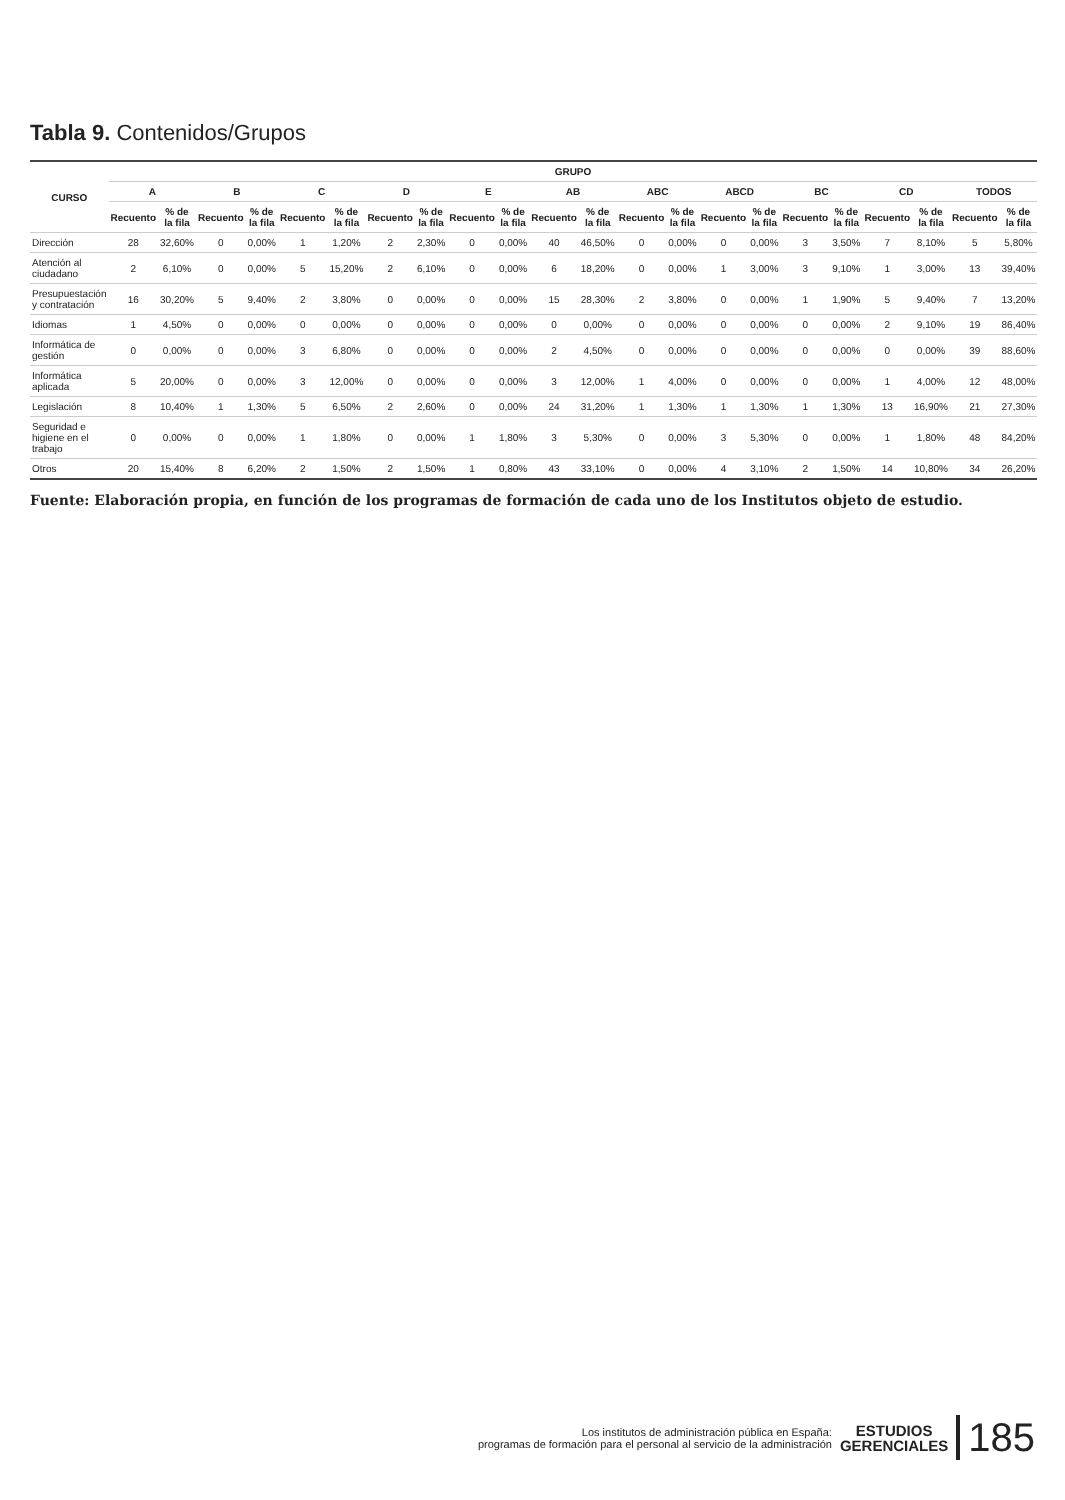Tabla 9. Contenidos/Grupos
| CURSO | GRUPO | | | | | | | | | | | | | | | | | | | | | |
| --- | --- | --- | --- | --- | --- | --- | --- | --- | --- | --- | --- | --- | --- | --- | --- | --- | --- | --- | --- | --- | --- | --- |
| | A | | B | | C | | D | | E | | AB | | ABC | | ABCD | | BC | | CD | | TODOS | |
| | Recuento | % de la fila | Recuento | % de la fila | Recuento | % de la fila | Recuento | % de la fila | Recuento | % de la fila | Recuento | % de la fila | Recuento | % de la fila | Recuento | % de la fila | Recuento | % de la fila | Recuento | % de la fila | Recuento | % de la fila |
| Dirección | 28 | 32,60% | 0 | 0,00% | 1 | 1,20% | 2 | 2,30% | 0 | 0,00% | 40 | 46,50% | 0 | 0,00% | 0 | 0,00% | 3 | 3,50% | 7 | 8,10% | 5 | 5,80% |
| Atención al ciudadano | 2 | 6,10% | 0 | 0,00% | 5 | 15,20% | 2 | 6,10% | 0 | 0,00% | 6 | 18,20% | 0 | 0,00% | 1 | 3,00% | 3 | 9,10% | 1 | 3,00% | 13 | 39,40% |
| Presupuestación y contratación | 16 | 30,20% | 5 | 9,40% | 2 | 3,80% | 0 | 0,00% | 0 | 0,00% | 15 | 28,30% | 2 | 3,80% | 0 | 0,00% | 1 | 1,90% | 5 | 9,40% | 7 | 13,20% |
| Idiomas | 1 | 4,50% | 0 | 0,00% | 0 | 0,00% | 0 | 0,00% | 0 | 0,00% | 0 | 0,00% | 0 | 0,00% | 0 | 0,00% | 0 | 0,00% | 2 | 9,10% | 19 | 86,40% |
| Informática de gestión | 0 | 0,00% | 0 | 0,00% | 3 | 6,80% | 0 | 0,00% | 0 | 0,00% | 2 | 4,50% | 0 | 0,00% | 0 | 0,00% | 0 | 0,00% | 0 | 0,00% | 39 | 88,60% |
| Informática aplicada | 5 | 20,00% | 0 | 0,00% | 3 | 12,00% | 0 | 0,00% | 0 | 0,00% | 3 | 12,00% | 1 | 4,00% | 0 | 0,00% | 0 | 0,00% | 1 | 4,00% | 12 | 48,00% |
| Legislación | 8 | 10,40% | 1 | 1,30% | 5 | 6,50% | 2 | 2,60% | 0 | 0,00% | 24 | 31,20% | 1 | 1,30% | 1 | 1,30% | 1 | 1,30% | 13 | 16,90% | 21 | 27,30% |
| Seguridad e higiene en el trabajo | 0 | 0,00% | 0 | 0,00% | 1 | 1,80% | 0 | 0,00% | 1 | 1,80% | 3 | 5,30% | 0 | 0,00% | 3 | 5,30% | 0 | 0,00% | 1 | 1,80% | 48 | 84,20% |
| Otros | 20 | 15,40% | 8 | 6,20% | 2 | 1,50% | 2 | 1,50% | 1 | 0,80% | 43 | 33,10% | 0 | 0,00% | 4 | 3,10% | 2 | 1,50% | 14 | 10,80% | 34 | 26,20% |
Fuente: Elaboración propia, en función de los programas de formación de cada uno de los Institutos objeto de estudio.
Los institutos de administración pública en España:
programas de formación para el personal al servicio de la administración
ESTUDIOS
GERENCIALES
185